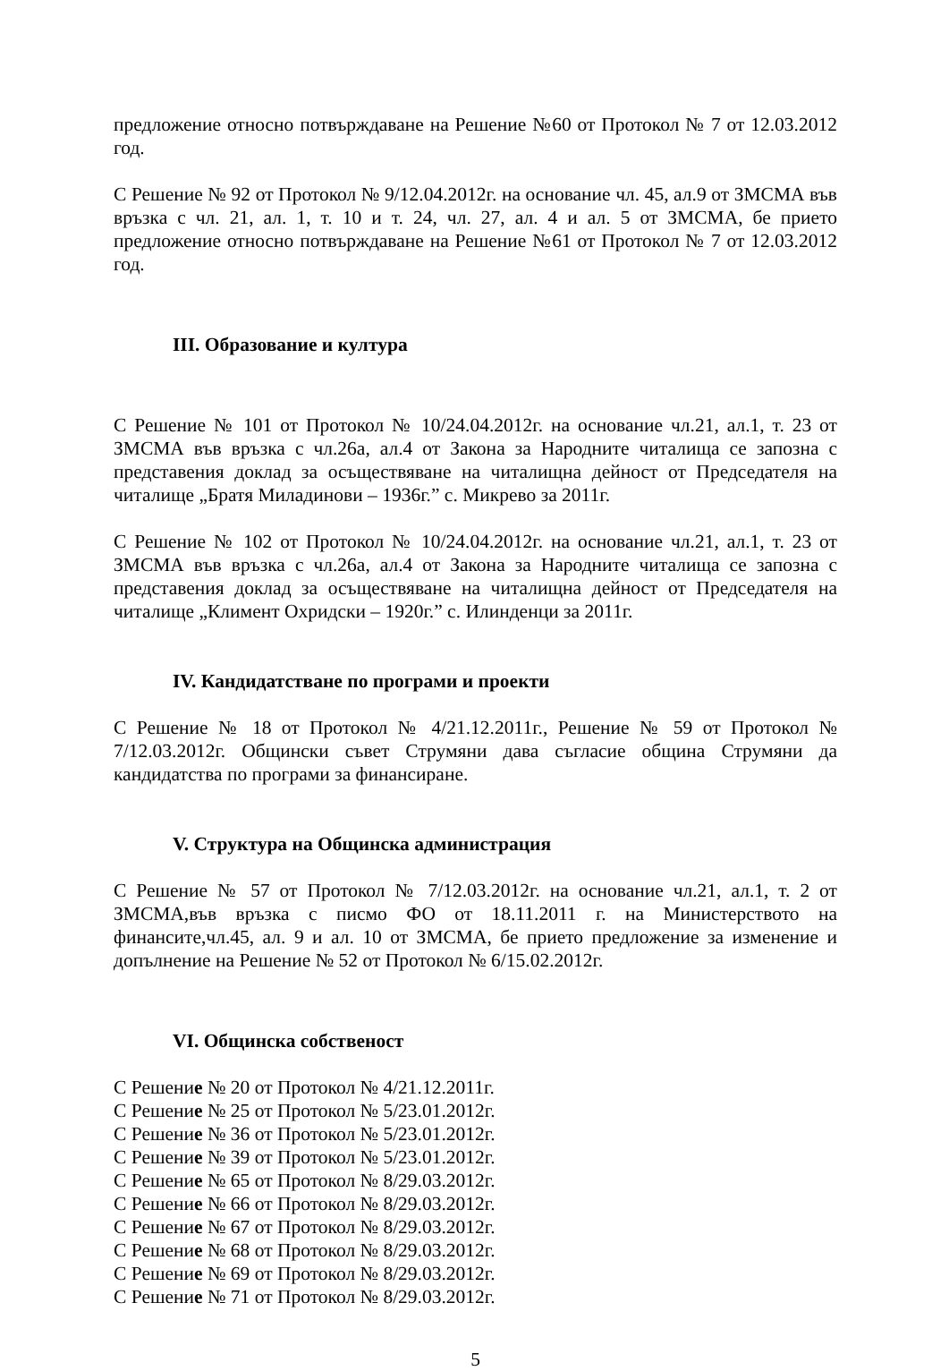предложение относно потвърждаване на Решение №60 от Протокол № 7 от 12.03.2012 год.
С Решение № 92 от Протокол № 9/12.04.2012г. на основание чл. 45, ал.9 от ЗМСМА във връзка с чл. 21, ал. 1, т. 10 и т. 24, чл. 27, ал. 4 и ал. 5 от ЗМСМА, бе прието предложение относно потвърждаване на Решение №61 от Протокол № 7 от 12.03.2012 год.
III. Образование и култура
С Решение № 101 от Протокол № 10/24.04.2012г. на основание чл.21, ал.1, т. 23 от ЗМСМА във връзка с чл.26а, ал.4 от Закона за Народните читалища се запозна с представения доклад за осъществяване на читалищна дейност от Председателя на читалище „Братя Миладинови – 1936г.” с. Микрево за 2011г.
С Решение № 102 от Протокол № 10/24.04.2012г. на основание чл.21, ал.1, т. 23 от ЗМСМА във връзка с чл.26а, ал.4 от Закона за Народните читалища се запозна с представения доклад за осъществяване на читалищна дейност от Председателя на читалище „Климент Охридски – 1920г.” с. Илинденци за 2011г.
IV. Кандидатстване по програми и проекти
С Решение № 18 от Протокол № 4/21.12.2011г., Решение № 59 от Протокол № 7/12.03.2012г. Общински съвет Струмяни дава съгласие община Струмяни да кандидатства по програми за финансиране.
V. Структура на Общинска администрация
С Решение № 57 от Протокол № 7/12.03.2012г. на основание чл.21, ал.1, т. 2 от ЗМСМА,във връзка с писмо ФО от 18.11.2011 г. на Министерството на финансите,чл.45, ал. 9 и ал. 10 от ЗМСМА, бе прието предложение за изменение и допълнение на Решение № 52 от Протокол № 6/15.02.2012г.
VI. Общинска собственост
С Решение № 20 от Протокол № 4/21.12.2011г.
С Решение № 25 от Протокол № 5/23.01.2012г.
С Решение № 36 от Протокол № 5/23.01.2012г.
С Решение № 39 от Протокол № 5/23.01.2012г.
С Решение № 65 от Протокол № 8/29.03.2012г.
С Решение № 66 от Протокол № 8/29.03.2012г.
С Решение № 67 от Протокол № 8/29.03.2012г.
С Решение № 68 от Протокол № 8/29.03.2012г.
С Решение № 69 от Протокол № 8/29.03.2012г.
С Решение № 71 от Протокол № 8/29.03.2012г.
5